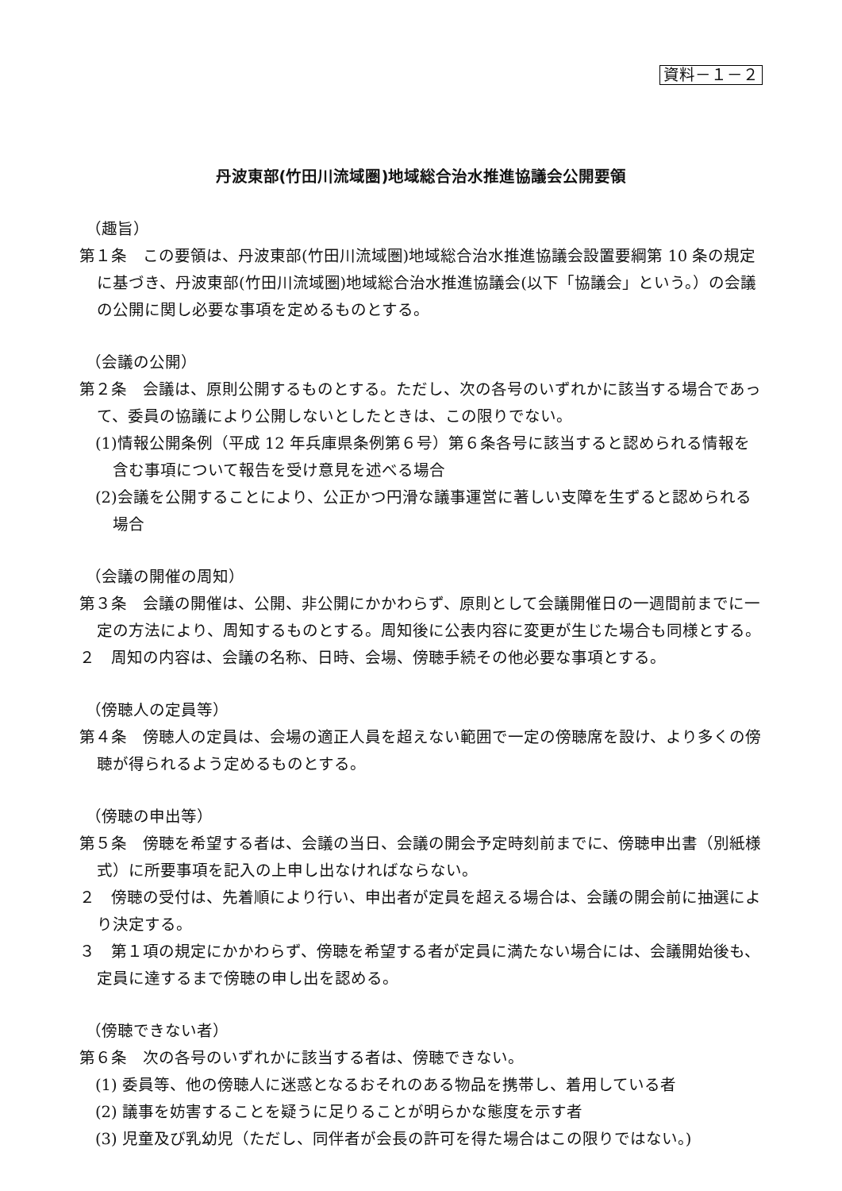資料－１－２
丹波東部(竹田川流域圏)地域総合治水推進協議会公開要領
（趣旨）
第１条　この要領は、丹波東部(竹田川流域圏)地域総合治水推進協議会設置要綱第 10 条の規定に基づき、丹波東部(竹田川流域圏)地域総合治水推進協議会(以下「協議会」という。）の会議の公開に関し必要な事項を定めるものとする。
（会議の公開）
第２条　会議は、原則公開するものとする。ただし、次の各号のいずれかに該当する場合であって、委員の協議により公開しないとしたときは、この限りでない。
(1)情報公開条例（平成 12 年兵庫県条例第６号）第６条各号に該当すると認められる情報を含む事項について報告を受け意見を述べる場合
(2)会議を公開することにより、公正かつ円滑な議事運営に著しい支障を生ずると認められる場合
（会議の開催の周知）
第３条　会議の開催は、公開、非公開にかかわらず、原則として会議開催日の一週間前までに一定の方法により、周知するものとする。周知後に公表内容に変更が生じた場合も同様とする。
２　周知の内容は、会議の名称、日時、会場、傍聴手続その他必要な事項とする。
（傍聴人の定員等）
第４条　傍聴人の定員は、会場の適正人員を超えない範囲で一定の傍聴席を設け、より多くの傍聴が得られるよう定めるものとする。
（傍聴の申出等）
第５条　傍聴を希望する者は、会議の当日、会議の開会予定時刻前までに、傍聴申出書（別紙様式）に所要事項を記入の上申し出なければならない。
２　傍聴の受付は、先着順により行い、申出者が定員を超える場合は、会議の開会前に抽選により決定する。
３　第１項の規定にかかわらず、傍聴を希望する者が定員に満たない場合には、会議開始後も、定員に達するまで傍聴の申し出を認める。
（傍聴できない者）
第６条　次の各号のいずれかに該当する者は、傍聴できない。
(1) 委員等、他の傍聴人に迷惑となるおそれのある物品を携帯し、着用している者
(2) 議事を妨害することを疑うに足りることが明らかな態度を示す者
(3) 児童及び乳幼児（ただし、同伴者が会長の許可を得た場合はこの限りではない。)